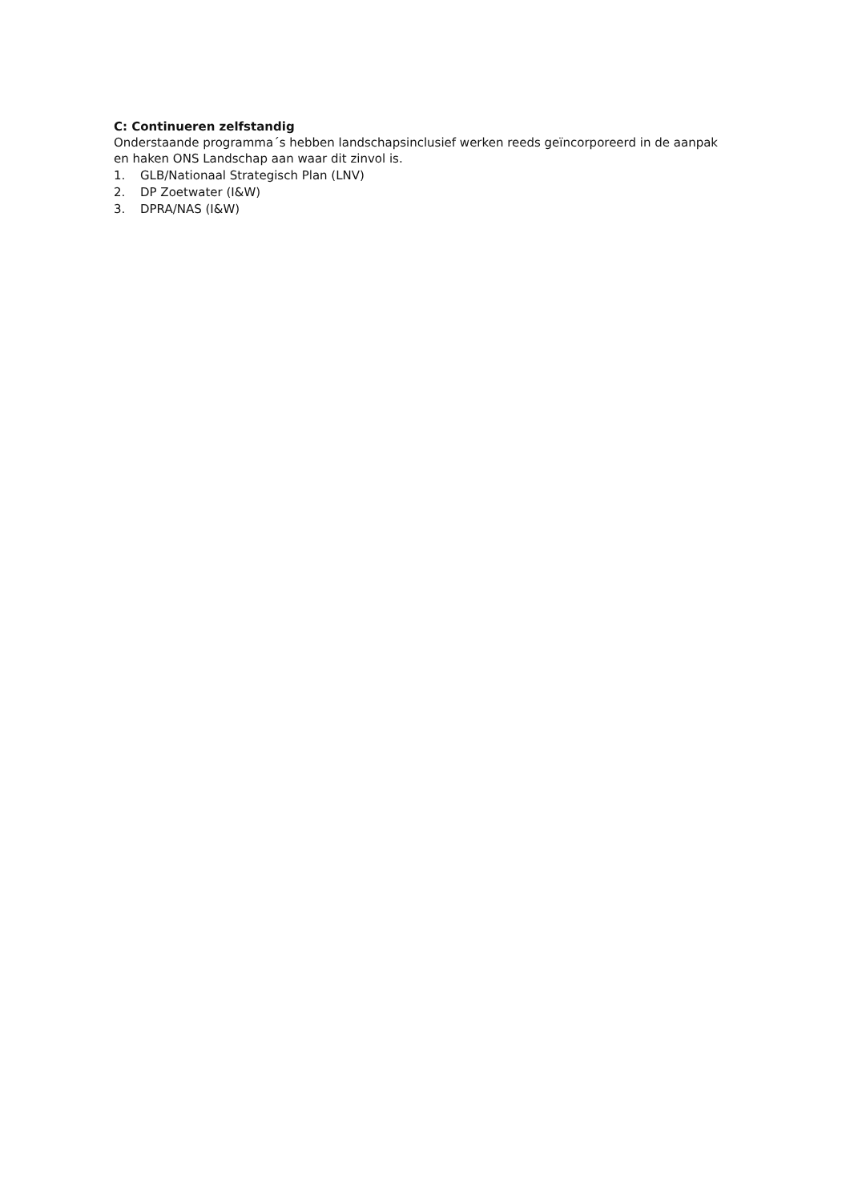C: Continueren zelfstandig
Onderstaande programma´s hebben landschapsinclusief werken reeds geïncorporeerd in de aanpak en haken ONS Landschap aan waar dit zinvol is.
1. GLB/Nationaal Strategisch Plan (LNV)
2. DP Zoetwater (I&W)
3. DPRA/NAS (I&W)